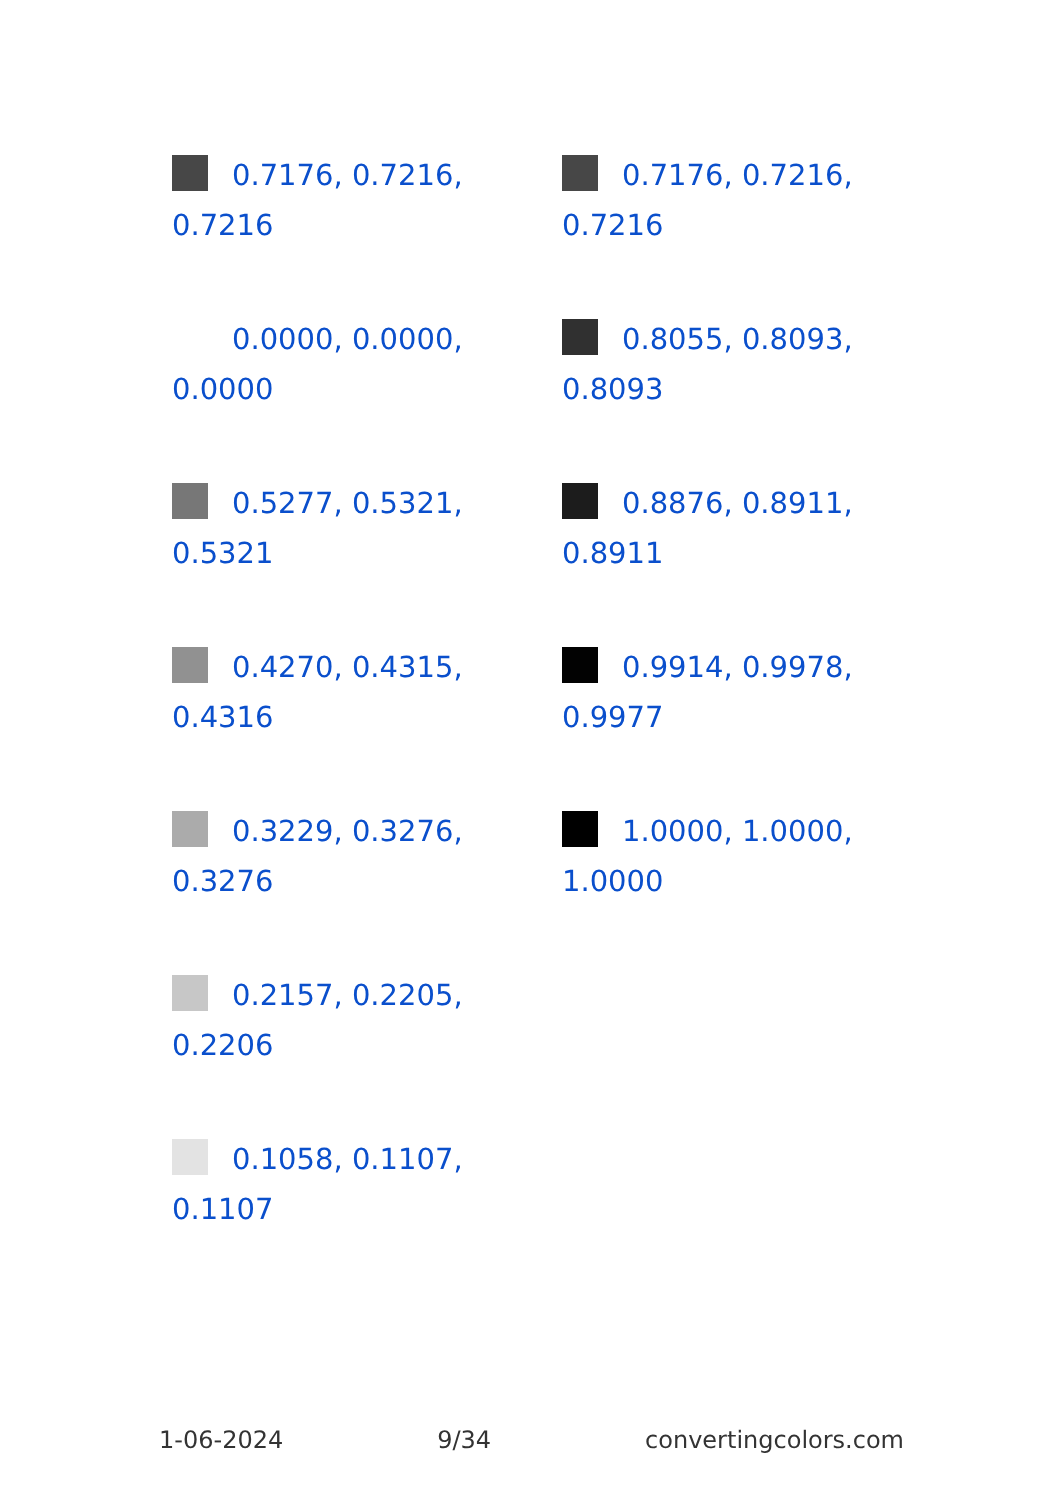0.7176, 0.7216, 0.7216
0.0000, 0.0000, 0.0000
0.5277, 0.5321, 0.5321
0.4270, 0.4315, 0.4316
0.3229, 0.3276, 0.3276
0.2157, 0.2205, 0.2206
0.1058, 0.1107, 0.1107
0.7176, 0.7216, 0.7216
0.8055, 0.8093, 0.8093
0.8876, 0.8911, 0.8911
0.9914, 0.9978, 0.9977
1.0000, 1.0000, 1.0000
1-06-2024 9/34 convertingcolors.com